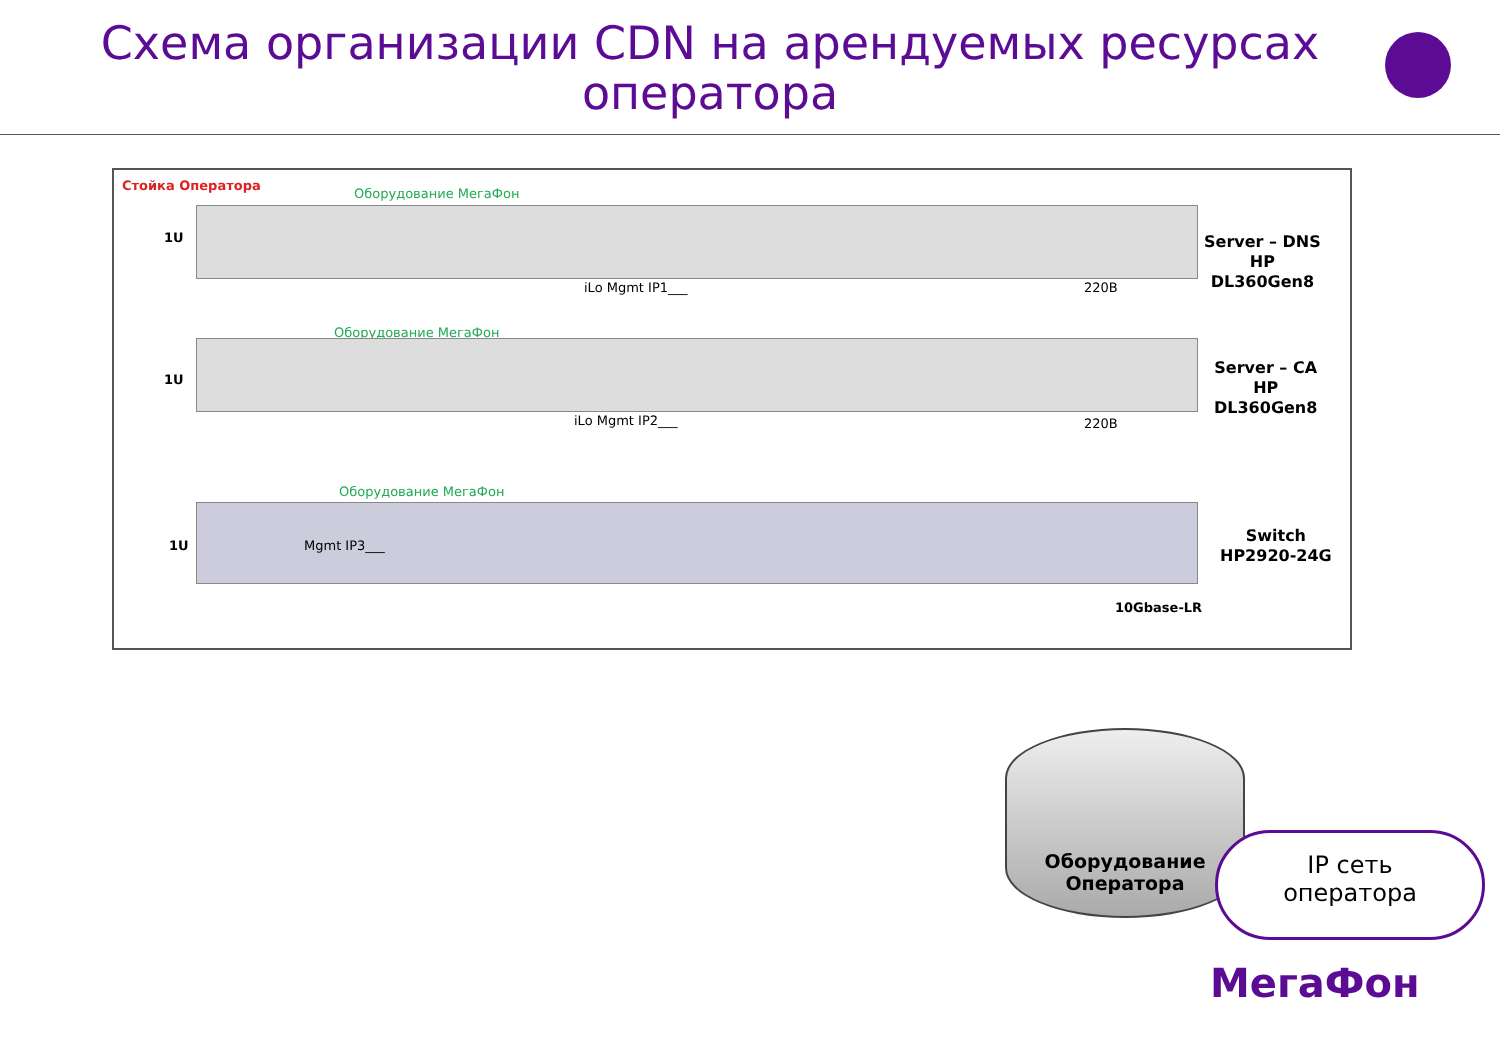Схема организации CDN на арендуемых ресурсах оператора
Стойка Оператора
Оборудование МегаФон
1U
iLo Mgmt IP1___ 220В
Server – DNS
HP
DL360Gen8
Оборудование МегаФон
1U
iLo Mgmt IP2___ 220В
Server – CA
HP
DL360Gen8
Оборудование МегаФон
1U Mgmt IP3___
Switch
HP2920-24G
10Gbase-LR
Оборудование
Оператора
IP сеть
оператора
МегаФон